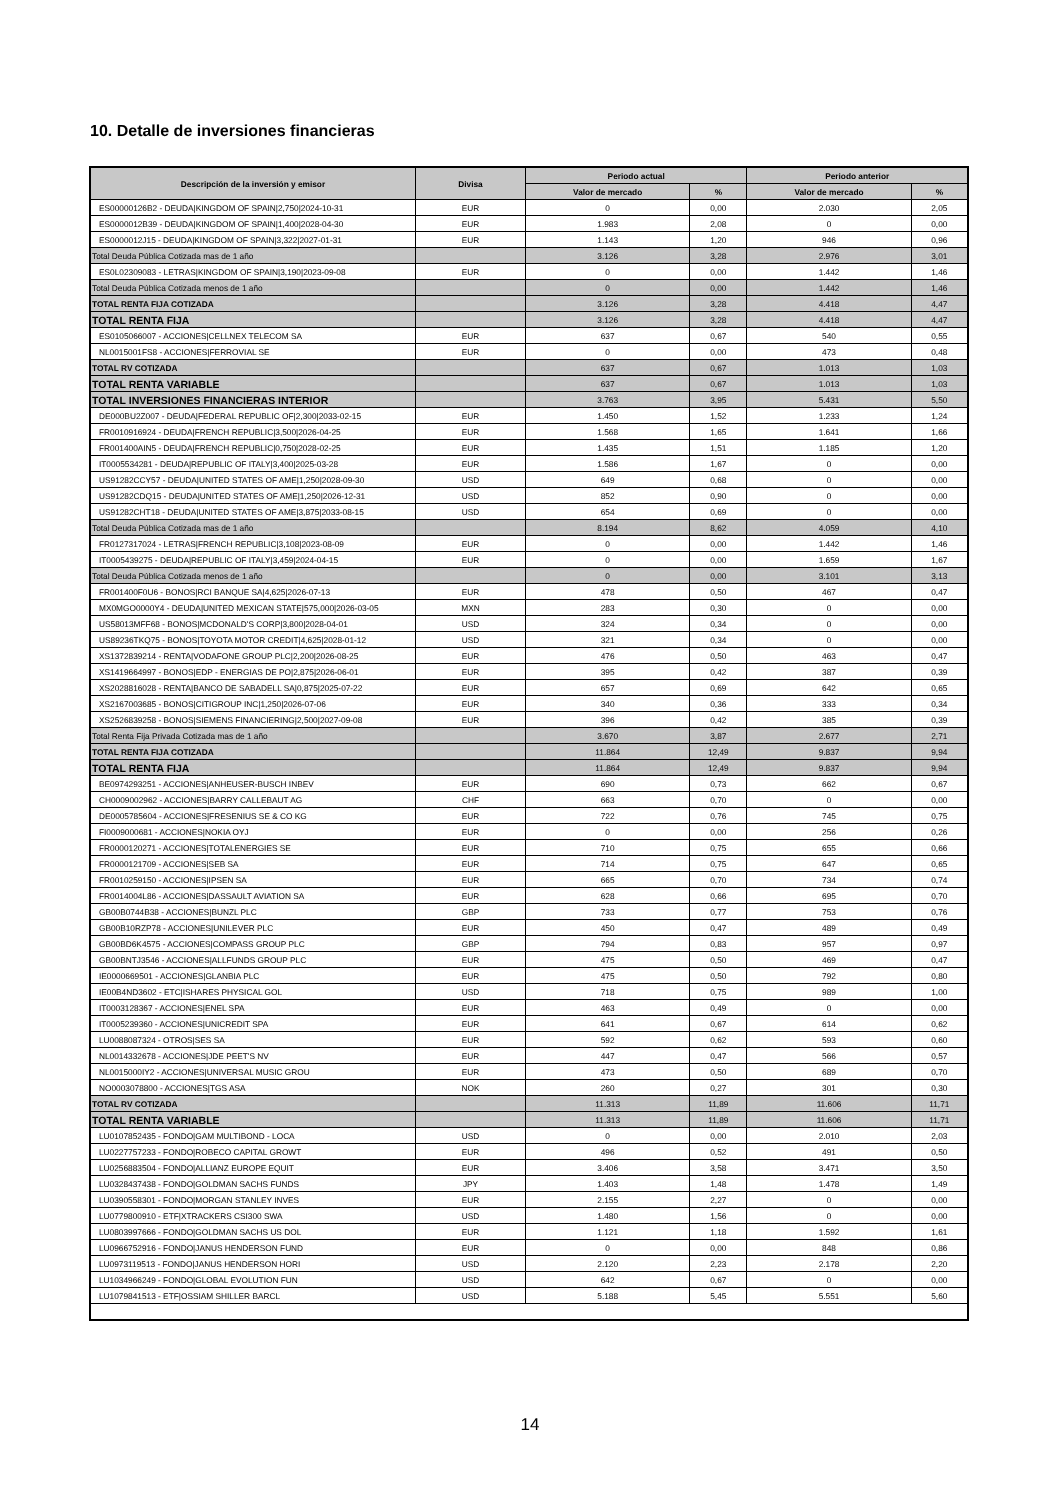10. Detalle de inversiones financieras
| Descripción de la inversión y emisor | Divisa | Periodo actual | | Periodo anterior | |
| --- | --- | --- | --- | --- | --- |
| | | Valor de mercado | % | Valor de mercado | % |
| ES00000126B2 - DEUDA/KINGDOM OF SPAIN/2,750/2024-10-31 | EUR | 0 | 0,00 | 2.030 | 2,05 |
| ES0000012B39 - DEUDA/KINGDOM OF SPAIN/1,400/2028-04-30 | EUR | 1.983 | 2,08 | 0 | 0,00 |
| ES0000012J15 - DEUDA/KINGDOM OF SPAIN/3,322/2027-01-31 | EUR | 1.143 | 1,20 | 946 | 0,96 |
| Total Deuda Pública Cotizada mas de 1 año | | 3.126 | 3,28 | 2.976 | 3,01 |
| ES0L02309083 - LETRAS/KINGDOM OF SPAIN/3,190/2023-09-08 | EUR | 0 | 0,00 | 1.442 | 1,46 |
| Total Deuda Pública Cotizada menos de 1 año | | 0 | 0,00 | 1.442 | 1,46 |
| TOTAL RENTA FIJA COTIZADA | | 3.126 | 3,28 | 4.418 | 4,47 |
| TOTAL RENTA FIJA | | 3.126 | 3,28 | 4.418 | 4,47 |
| ES0105066007 - ACCIONES/CELLNEX TELECOM SA | EUR | 637 | 0,67 | 540 | 0,55 |
| NL0015001FS8 - ACCIONES/FERROVIAL SE | EUR | 0 | 0,00 | 473 | 0,48 |
| TOTAL RV COTIZADA | | 637 | 0,67 | 1.013 | 1,03 |
| TOTAL RENTA VARIABLE | | 637 | 0,67 | 1.013 | 1,03 |
| TOTAL INVERSIONES FINANCIERAS INTERIOR | | 3.763 | 3,95 | 5.431 | 5,50 |
| DE000BU2Z007 - DEUDA/FEDERAL REPUBLIC OF/2,300/2033-02-15 | EUR | 1.450 | 1,52 | 1.233 | 1,24 |
| FR0010916924 - DEUDA/FRENCH REPUBLIC/3,500/2026-04-25 | EUR | 1.568 | 1,65 | 1.641 | 1,66 |
| FR001400AIN5 - DEUDA/FRENCH REPUBLIC/0,750/2028-02-25 | EUR | 1.435 | 1,51 | 1.185 | 1,20 |
| IT0005534281 - DEUDA/REPUBLIC OF ITALY/3,400/2025-03-28 | EUR | 1.586 | 1,67 | 0 | 0,00 |
| US91282CCY57 - DEUDA/UNITED STATES OF AME/1,250/2028-09-30 | USD | 649 | 0,68 | 0 | 0,00 |
| US91282CDQ15 - DEUDA/UNITED STATES OF AME/1,250/2026-12-31 | USD | 852 | 0,90 | 0 | 0,00 |
| US91282CHT18 - DEUDA/UNITED STATES OF AME/3,875/2033-08-15 | USD | 654 | 0,69 | 0 | 0,00 |
| Total Deuda Pública Cotizada mas de 1 año | | 8.194 | 8,62 | 4.059 | 4,10 |
| FR0127317024 - LETRAS/FRENCH REPUBLIC/3,108/2023-08-09 | EUR | 0 | 0,00 | 1.442 | 1,46 |
| IT0005439275 - DEUDA/REPUBLIC OF ITALY/3,459/2024-04-15 | EUR | 0 | 0,00 | 1.659 | 1,67 |
| Total Deuda Pública Cotizada menos de 1 año | | 0 | 0,00 | 3.101 | 3,13 |
| FR001400F0U6 - BONOS/RCI BANQUE SA/4,625/2026-07-13 | EUR | 478 | 0,50 | 467 | 0,47 |
| MX0MGO0000Y4 - DEUDA/UNITED MEXICAN STATE/575,000/2026-03-05 | MXN | 283 | 0,30 | 0 | 0,00 |
| US58013MFF68 - BONOS/MCDONALD'S CORP/3,800/2028-04-01 | USD | 324 | 0,34 | 0 | 0,00 |
| US89236TKQ75 - BONOS/TOYOTA MOTOR CREDIT/4,625/2028-01-12 | USD | 321 | 0,34 | 0 | 0,00 |
| XS1372839214 - RENTA/VODAFONE GROUP PLC/2,200/2026-08-25 | EUR | 476 | 0,50 | 463 | 0,47 |
| XS1419664997 - BONOS/EDP - ENERGIAS DE PO/2,875/2026-06-01 | EUR | 395 | 0,42 | 387 | 0,39 |
| XS2028816028 - RENTA/BANCO DE SABADELL SA/0,875/2025-07-22 | EUR | 657 | 0,69 | 642 | 0,65 |
| XS2167003685 - BONOS/CITIGROUP INC/1,250/2026-07-06 | EUR | 340 | 0,36 | 333 | 0,34 |
| XS2526839258 - BONOS/SIEMENS FINANCIERING/2,500/2027-09-08 | EUR | 396 | 0,42 | 385 | 0,39 |
| Total Renta Fija Privada Cotizada mas de 1 año | | 3.670 | 3,87 | 2.677 | 2,71 |
| TOTAL RENTA FIJA COTIZADA | | 11.864 | 12,49 | 9.837 | 9,94 |
| TOTAL RENTA FIJA | | 11.864 | 12,49 | 9.837 | 9,94 |
| BE0974293251 - ACCIONES/ANHEUSER-BUSCH INBEV | EUR | 690 | 0,73 | 662 | 0,67 |
| CH0009002962 - ACCIONES/BARRY CALLEBAUT AG | CHF | 663 | 0,70 | 0 | 0,00 |
| DE0005785604 - ACCIONES/FRESENIUS SE & CO KG | EUR | 722 | 0,76 | 745 | 0,75 |
| FI0009000681 - ACCIONES/NOKIA OYJ | EUR | 0 | 0,00 | 256 | 0,26 |
| FR0000120271 - ACCIONES/TOTALENERGIES SE | EUR | 710 | 0,75 | 655 | 0,66 |
| FR0000121709 - ACCIONES/SEB SA | EUR | 714 | 0,75 | 647 | 0,65 |
| FR0010259150 - ACCIONES/IPSEN SA | EUR | 665 | 0,70 | 734 | 0,74 |
| FR0014004L86 - ACCIONES/DASSAULT AVIATION SA | EUR | 628 | 0,66 | 695 | 0,70 |
| GB00B0744B38 - ACCIONES/BUNZL PLC | GBP | 733 | 0,77 | 753 | 0,76 |
| GB00B10RZP78 - ACCIONES/UNILEVER PLC | EUR | 450 | 0,47 | 489 | 0,49 |
| GB00BD6K4575 - ACCIONES/COMPASS GROUP PLC | GBP | 794 | 0,83 | 957 | 0,97 |
| GB00BNTJ3546 - ACCIONES/ALLFUNDS GROUP PLC | EUR | 475 | 0,50 | 469 | 0,47 |
| IE0000669501 - ACCIONES/GLANBIA PLC | EUR | 475 | 0,50 | 792 | 0,80 |
| IE00B4ND3602 - ETC/ISHARES PHYSICAL GOL | USD | 718 | 0,75 | 989 | 1,00 |
| IT0003128367 - ACCIONES/ENEL SPA | EUR | 463 | 0,49 | 0 | 0,00 |
| IT0005239360 - ACCIONES/UNICREDIT SPA | EUR | 641 | 0,67 | 614 | 0,62 |
| LU0088087324 - OTROS/SES SA | EUR | 592 | 0,62 | 593 | 0,60 |
| NL0014332678 - ACCIONES/JDE PEET'S NV | EUR | 447 | 0,47 | 566 | 0,57 |
| NL0015000IY2 - ACCIONES/UNIVERSAL MUSIC GROU | EUR | 473 | 0,50 | 689 | 0,70 |
| NO0003078800 - ACCIONES/TGS ASA | NOK | 260 | 0,27 | 301 | 0,30 |
| TOTAL RV COTIZADA | | 11.313 | 11,89 | 11.606 | 11,71 |
| TOTAL RENTA VARIABLE | | 11.313 | 11,89 | 11.606 | 11,71 |
| LU0107852435 - FONDO/GAM MULTIBOND - LOCA | USD | 0 | 0,00 | 2.010 | 2,03 |
| LU0227757233 - FONDO/ROBECO CAPITAL GROWT | EUR | 496 | 0,52 | 491 | 0,50 |
| LU0256883504 - FONDO/ALLIANZ EUROPE EQUIT | EUR | 3.406 | 3,58 | 3.471 | 3,50 |
| LU0328437438 - FONDO/GOLDMAN SACHS FUNDS | JPY | 1.403 | 1,48 | 1.478 | 1,49 |
| LU0390558301 - FONDO/MORGAN STANLEY INVES | EUR | 2.155 | 2,27 | 0 | 0,00 |
| LU0779800910 - ETF/XTRACKERS CSI300 SWA | USD | 1.480 | 1,56 | 0 | 0,00 |
| LU0803997666 - FONDO/GOLDMAN SACHS US DOL | EUR | 1.121 | 1,18 | 1.592 | 1,61 |
| LU0966752916 - FONDO/JANUS HENDERSON FUND | EUR | 0 | 0,00 | 848 | 0,86 |
| LU0973119513 - FONDO/JANUS HENDERSON HORI | USD | 2.120 | 2,23 | 2.178 | 2,20 |
| LU1034966249 - FONDO/GLOBAL EVOLUTION FUN | USD | 642 | 0,67 | 0 | 0,00 |
| LU1079841513 - ETF/OSSIAM SHILLER BARCL | USD | 5.188 | 5,45 | 5.551 | 5,60 |
14